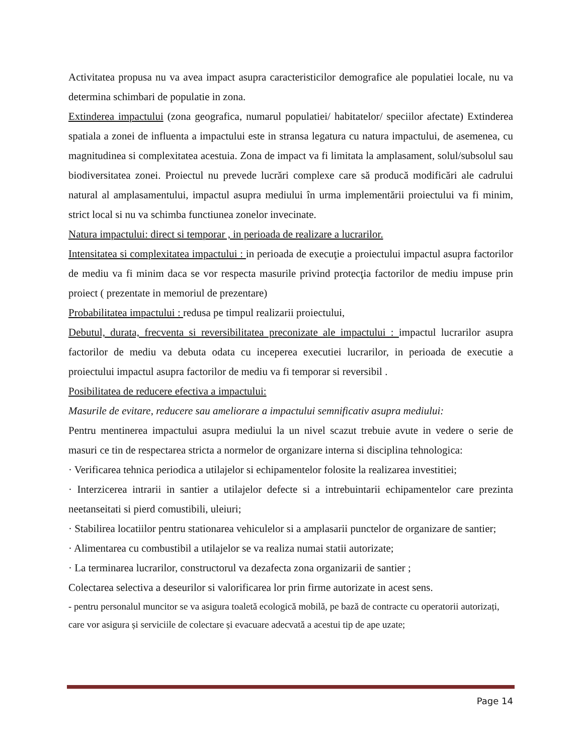Activitatea propusa nu va avea impact asupra caracteristicilor demografice ale populatiei locale, nu va determina schimbari de populatie in zona.
Extinderea impactului (zona geografica, numarul populatiei/ habitatelor/ speciilor afectate) Extinderea spatiala a zonei de influenta a impactului este in stransa legatura cu natura impactului, de asemenea, cu magnitudinea si complexitatea acestuia. Zona de impact va fi limitata la amplasament, solul/subsolul sau biodiversitatea zonei. Proiectul nu prevede lucrări complexe care să producă modificări ale cadrului natural al amplasamentului, impactul asupra mediului în urma implementării proiectului va fi minim, strict local si nu va schimba functiunea zonelor invecinate.
Natura impactului: direct si temporar , in perioada de realizare a lucrarilor.
Intensitatea si complexitatea impactului : in perioada de execuţie a proiectului impactul asupra factorilor de mediu va fi minim daca se vor respecta masurile privind protecţia factorilor de mediu impuse prin proiect ( prezentate in memoriul de prezentare)
Probabilitatea impactului : redusa pe timpul realizarii proiectului,
Debutul, durata, frecventa si reversibilitatea preconizate ale impactului : impactul lucrarilor asupra factorilor de mediu va debuta odata cu inceperea executiei lucrarilor, in perioada de executie a proiectului impactul asupra factorilor de mediu va fi temporar si reversibil .
Posibilitatea de reducere efectiva a impactului:
Masurile de evitare, reducere sau ameliorare a impactului semnificativ asupra mediului:
Pentru mentinerea impactului asupra mediului la un nivel scazut trebuie avute in vedere o serie de masuri ce tin de respectarea stricta a normelor de organizare interna si disciplina tehnologica:
· Verificarea tehnica periodica a utilajelor si echipamentelor folosite la realizarea investitiei;
· Interzicerea intrarii in santier a utilajelor defecte si a intrebuintarii echipamentelor care prezinta neetanseitati si pierd comustibili, uleiuri;
· Stabilirea locatiilor pentru stationarea vehiculelor si a amplasarii punctelor de organizare de santier;
· Alimentarea cu combustibil a utilajelor se va realiza numai statii autorizate;
· La terminarea lucrarilor, constructorul va dezafecta zona organizarii de santier ;
Colectarea selectiva a deseurilor si valorificarea lor prin firme autorizate in acest sens.
- pentru personalul muncitor se va asigura toaletă ecologică mobilă, pe bază de contracte cu operatorii autorizați, care vor asigura și serviciile de colectare și evacuare adecvată a acestui tip de ape uzate;
Page 14